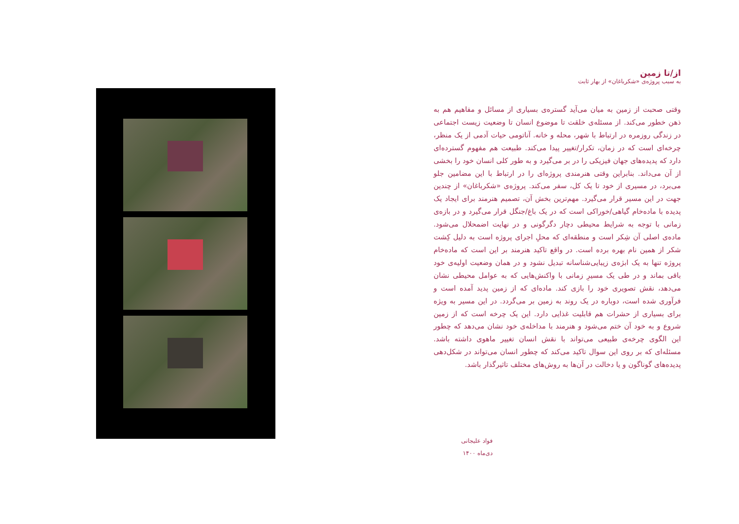از/تا زمین
به سبب پروژه‌ی «شکرباغان» از بهار ثابت
وقتی صحبت از زمین به میان می‌آید گستره‌ی بسیاری از مسائل و مفاهیم هم به ذهن خطور می‌کند. از مسئله‌ی خلقت تا موضوع انسان تا وضعیت زیست اجتماعی در زندگی روزمره در ارتباط با شهر، محله و خانه. آناتومی حیات آدمی از یک منظر، چرخه‌ای است که در زمان، تکرار/تغییر پیدا می‌کند. طبیعت هم مفهوم گسترده‌ای دارد که پدیده‌های جهان فیزیکی را در بر می‌گیرد و به طور کلی انسان خود را بخشی از آن می‌داند. بنابراین وقتی هنرمندی پروژه‌ای را در ارتباط با این مضامین جلو می‌برد، در مسیری از خود تا یک کل، سفر می‌کند. پروژه‌ی «شکرباغان» از چندین جهت در این مسیر قرار می‌گیرد. مهم‌ترین بخش آن، تصمیم هنرمند برای ایجاد یک پدیده با ماده‌خام گیاهی/خوراکی است که در یک باغ/جنگل قرار می‌گیرد و در بازه‌ی زمانی با توجه به شرایط محیطی دچار دگرگونی و در نهایت اضمحلال می‌شود. ماده‌ی اصلی آن شِکر است و منطقه‌ای که محلِ اجرای پروژه است به دلیل کِشت شکر از همین نام بهره برده است. در واقع تاکید هنرمند بر این است که ماده‌خام پروژه تنها به یک ابژه‌ی زیبایی‌شناسانه تبدیل نشود و در همان وضعیت اولیه‌ی خود باقی بماند و در طی یک مسیرِ زمانی با واکنش‌هایی که به عوامل محیطی نشان می‌دهد، نقش تصویری خود را بازی کند. ماده‌ای که از زمین پدید آمده است و فرآوری شده است، دوباره در یک روند به زمین بر می‌گردد. در این مسیر به ویژه برای بسیاری از حشرات هم قابلیت غذایی دارد. این یک چرخه است که از زمین شروع و به خود آن ختم می‌شود و هنرمند با مداخله‌ی خود نشان می‌دهد که چطور این الگوی چرخه‌ی طبیعی می‌تواند با نقش انسان تغییر ماهوی داشته باشد. مسئله‌ای که بر روی این سوال تاکید می‌کند که چطور انسان می‌تواند در شکل‌دهی پدیده‌های گوناگون و یا دخالت در آن‌ها به روش‌های مختلف تاثیرگذار باشد.
فواد علیجانی
دی‌ماه ۱۴۰۰